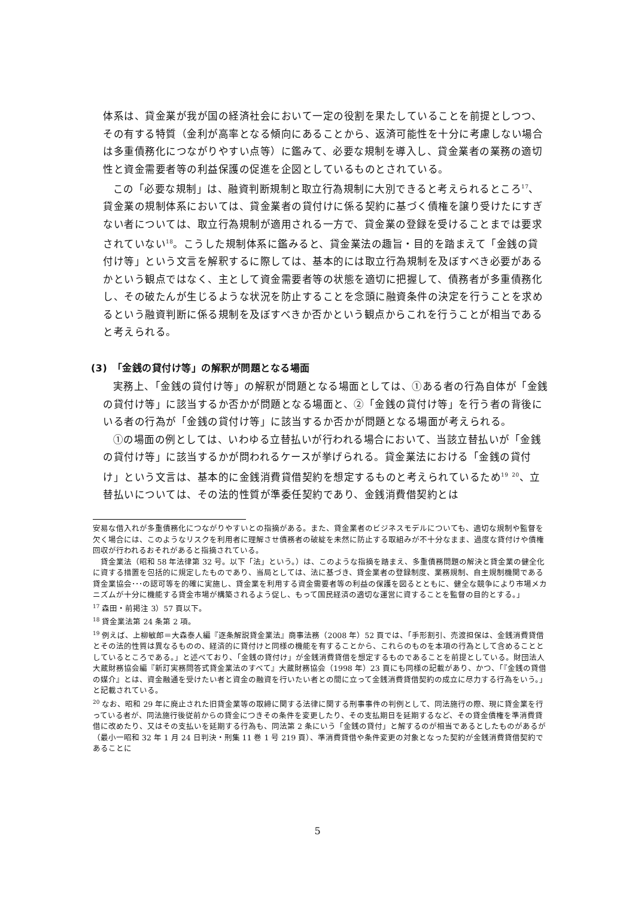体系は、貸金業が我が国の経済社会において一定の役割を果たしていることを前提としつつ、その有する特質（金利が高率となる傾向にあることから、返済可能性を十分に考慮しない場合は多重債務化につながりやすい点等）に鑑みて、必要な規制を導入し、貸金業者の業務の適切性と資金需要者等の利益保護の促進を企図としているものとされている。
この「必要な規制」は、融資判断規制と取立行為規制に大別できると考えられるところ<sup>17</sup>、貸金業の規制体系においては、貸金業者の貸付けに係る契約に基づく債権を譲り受けたにすぎない者については、取立行為規制が適用される一方で、貸金業の登録を受けることまでは要求されていない<sup>18</sup>。こうした規制体系に鑑みると、貸金業法の趣旨・目的を踏まえて「金銭の貸付け等」という文言を解釈するに際しては、基本的には取立行為規制を及ぼすべき必要があるかという観点ではなく、主として資金需要者等の状態を適切に把握して、債務者が多重債務化し、その破たんが生じるような状況を防止することを念頭に融資条件の決定を行うことを求めるという融資判断に係る規制を及ぼすべきか否かという観点からこれを行うことが相当であると考えられる。
(3)　「金銭の貸付け等」の解釈が問題となる場面
実務上、「金銭の貸付け等」の解釈が問題となる場面としては、①ある者の行為自体が「金銭の貸付け等」に該当するか否かが問題となる場面と、②「金銭の貸付け等」を行う者の背後にいる者の行為が「金銭の貸付け等」に該当するか否かが問題となる場面が考えられる。
①の場面の例としては、いわゆる立替払いが行われる場合において、当該立替払いが「金銭の貸付け等」に該当するかが問われるケースが挙げられる。貸金業法における「金銭の貸付け」という文言は、基本的に金銭消費貸借契約を想定するものと考えられているため<sup>19</sup> <sup>20</sup>、立替払いについては、その法的性質が準委任契約であり、金銭消費借契約とは
安易な借入れが多重債務化につながりやすいとの指摘がある。また、貸金業者のビジネスモデルについても、適切な規制や監督を欠く場合には、このようなリスクを利用者に理解させ債務者の破綻を未然に防止する取組みが不十分なまま、過度な貸付けや債権回収が行われるおそれがあると指摘されている。
貸金業法（昭和 58 年法律第 32 号。以下「法」という。）は、このような指摘を踏まえ、多重債務問題の解決と貸金業の健全化に資する措置を包括的に規定したものであり、当局としては、法に基づき、貸金業者の登録制度、業務規制、自主規制機関である貸金業協会･･･の認可等を的確に実施し、貸金業を利用する資金需要者等の利益の保護を図るとともに、健全な競争により市場メカニズムが十分に機能する貸金市場が構築されるよう促し、もって国民経済の適切な運営に資することを監督の目的とする。」
<sup>17</sup> 森田・前掲注 3）57 頁以下。
<sup>18</sup> 貸金業法第 24 条第 2 項。
<sup>19</sup> 例えば、上柳敏郎＝大森泰人編『逐条解説貸金業法』商事法務（2008 年）52 頁では、「手形割引、売渡担保は、金銭消費貸借とその法的性質は異なるものの、経済的に貸付けと同様の機能を有することから、これらのものを本項の行為として含めることとしているところである。」と述べており、「金銭の貸付け」が金銭消費貸借を想定するものであることを前提としている。財団法人大蔵財務協会編『新訂実務問答式貸金業法のすべて』大蔵財務協会（1998 年）23 頁にも同様の記載があり、かつ、「『金銭の貸借の媒介』とは、資金融通を受けたい者と資金の融資を行いたい者との間に立って金銭消費貸借契約の成立に尽力する行為をいう。」と記載されている。
<sup>20</sup> なお、昭和 29 年に廃止された旧貸金業等の取締に関する法律に関する刑事事件の判例として、同法施行の際、現に貸金業を行っている者が、同法施行後従前からの貸金につきその条件を変更したり、その支払期日を延期するなど、その貸金債権を準消費貸借に改めたり、又はその支払いを延期する行為も、同法第 2 条にいう「金銭の貸付」と解するのが相当であるとしたものがあるが（最小一昭和 32 年 1 月 24 日判決・刑集 11 巻 1 号 219 頁）、準消費貸借や条件変更の対象となった契約が金銭消費貸借契約であることに
5